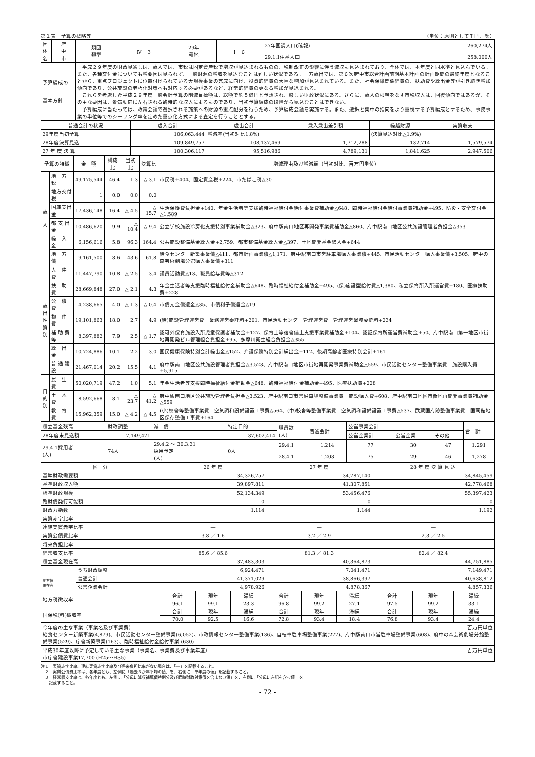第１表　予算の概略等 （単位：原則として千円、％）
| 団体名 | 府 中 市 | 類団 類型 | Ⅳ－３ | 29年 種地 | Ⅰ－６ | 27年国調人口(確報) | 260,274人 |
| | | | | | | 29.1.1住基人口 | 258,000人 |
| 予算編成の 基本方針 | | 平成２９年度の財政見通しは、歳入では、市税は固定資産税で増収が見込まれるものの、税制改正の影響に伴う減収も見込まれており、全体では、本年度と同水準と見込んでいる。また、各種交付金についても増要因は見られず、一般財源の増収を見込むことは難しい状況である。一方歳出では、第６次府中市総合計画前期基本計画の計画期間の最終年度となることから、重点プロジェクトに位置付けられている大規模事業の完成に向け、投資的経費の大幅な増加が見込まれている。また、社会保障関係経費の、扶助費や繰出金等が引き続き増加傾向であり、公共施設の老朽化対策へも対応する必要があるなど、経常的経費の更なる増加が見込まれる。 これらを考慮した平成２９年度一般会計予算の削減目標額は、総額で約５億円と予想され、厳しい財政状況にある。さらに、歳入の根幹をなす市税収入は、回復傾向ではあるが、その主な要因は、景気動向に左右される臨時的な収入によるものであり、当初予算編成の段階から見込むことはできない。 予算編成に当たっては、政策会議で選択される施策への財源の重点配分を行うため、予算編成会議を実施する。また、選択と集中の指向をより重視する予算編成とするため、事務事業の単位等でのシーリング率を定めた重点化方式による査定を行うこととする。 | | | | | |
| 普通会計の状況 | 歳入合計 | 歳出合計 | 歳入歳出差引額 | 繰越財源 | 実質収支 |
| --- | --- | --- | --- | --- | --- |
| 29年度当初予算 | 106,063,444 | 増減率(当初対比1.8%) | | (決算見込対比△1.9%) | |
| 28年度決算見込 | 109,849,757 | 108,137,469 | 1,712,288 | 132,714 | 1,579,574 |
| 27 年 度 決 算 | 100,306,117 | 95,516,986 | 4,789,131 | 1,841,625 | 2,947,506 |
| 予算の特徴 | | 金 額 | 構成比 | 当初比 | 決算比 | 増減理由及び増減額（当初対比、百万円単位） |
| --- | --- | --- | --- | --- | --- | --- |
| 歳 入 | 地 方 税 | 49,175,544 | 46.4 | 1.3 | △ 3.1 | 市民税+404、固定資産税+224、市たばこ税△30 |
| | 地方交付税 | 1 | 0.0 | 0.0 | 0.0 | |
| | 国庫支出金 | 17,436,148 | 16.4 | △ 4.5 | △ 15.7 | 生活保護費負担金+140、年金生活者等支援臨時福祉給付金給付事業費補助金△648、臨時福祉給付金給付事業費補助金+495、防災・安全交付金△1,589 |
| | 都 支 出 金 | 10,486,620 | 9.9 | △ 10.4 | △ 9.4 | 公立学校施設冷房化支援特別事業補助金△323、府中駅南口地区再開発事業費補助金△860、府中駅南口地区公共施設管理者負担金△353 |
| | 繰 入 金 | 6,156,616 | 5.8 | 96.3 | 164.4 | 公共施設整備基金繰入金+2,759、都市整備基金繰入金△397、土地開発基金繰入金+644 |
| | 地 方 債 | 9,161,500 | 8.6 | 43.6 | 61.8 | 給食センター新築事業債△411、都市計画事業債△1,171、府中駅南口市営駐車場購入事業債+445、市民活動センター購入事業債+3,505、府中の森芸術劇場分館購入事業債+311 |
| 歳 出 性 質 別 | 人 件 費 | 11,447,790 | 10.8 | △ 2.5 | 3.4 | 議員活動費△13、職員給与費等△312 |
| | 扶 助 費 | 28,669,848 | 27.0 | △ 2.1 | 4.3 | 年金生活者等支援臨時福祉給付金補助金△648、臨時福祉給付金補助金+495、(保)施設型給付費△1,380、私立保育所入所運営費+180、医療扶助費+228 |
| | 公 債 費 | 4,238,665 | 4.0 | △ 1.3 | △ 0.4 | 市債元金償還金△35、市債利子償還金△19 |
| | 物 件 費 | 19,101,863 | 18.0 | 2.7 | 4.9 | (給)施設管理運営費 業務運営委託料+201、市民活動センター管理運営費 管理運営業務委託料+234 |
| | 補 助 費 等 | 8,397,882 | 7.9 | 2.5 | △ 1.7 | 認可外保育施設入所児童保護者補助金+127、保育士等宿舎借上支援事業費補助金+104、認証保育所運営費補助金+50、府中駅南口第一地区市街地再開発ビル管理組合負担金+95、多摩川衛生組合負担金△355 |
| | 繰 出 金 | 10,724,886 | 10.1 | 2.2 | 3.0 | 国民健康保険特別会計繰出金△152、介護保険特別会計繰出金+112、後期高齢者医療特別会計+161 |
| | 普 通 建 設 | 21,467,014 | 20.2 | 15.5 | 4.1 | 府中駅南口地区公共施設管理者負担金△3,523、府中駅南口地区市街地再開発事業費補助金△559、市民活動センター整備事業費 施設購入費+5,915 |
| 目 的 別 | 民 生 費 | 50,020,719 | 47.2 | 1.0 | 5.1 | 年金生活者等支援臨時福祉給付金補助金△648、臨時福祉給付金補助金+495、医療扶助費+228 |
| | 土 木 費 | 8,592,668 | 8.1 | △ 23.7 | △ 41.2 | 府中駅南口地区公共施設管理者負担金△3,523、府中駅南口市営駐車場整備事業費 施設購入費+608、府中駅南口地区市街地再開発事業費補助金△559 |
| | 教 育 費 | 15,962,359 | 15.0 | △ 4.2 | △ 4.5 | (小)校舎等整備事業費 空気調和設備設置工事費△564、(中)校舎等整備事業費 空気調和設備設置工事費△537、武蔵国府跡整備事業費 国司館地区保存整備工事費+164 |
| 積立基金残高 | 財政調整 | 減 債 | | 特定目的 | 職員数 (人) | 普通会計 | 公営事業会計 | | | 合 計 |
| 28年度末見込額 | 7,149,471 | | | 37,602,414 | | | 公営企業計 | 公営企業 | その他 | |
| 29.4.1採用者 (人) | 74人 | 29.4.2 ～ 30.3.31 採用予定 (人) | 0人 | | 29.4.1 | 1,214 | 77 | 30 | 47 | 1,291 |
| | | | | | 28.4.1 | 1,203 | 75 | 29 | 46 | 1,278 |
| 区 分 | | 26 年 度 | | | 27 年 度 | | | 28 年 度 決 算 見 込 | | |
| --- | --- | --- | --- | --- | --- | --- | --- | --- | --- | --- |
| 基準財政需要額 | | 34,326,757 | | | 34,787,140 | | | 34,845,459 | | |
| 基準財政収入額 | | 39,897,811 | | | 41,307,851 | | | 42,778,468 | | |
| 標準財政規模 | | 52,134,349 | | | 53,456,476 | | | 55,397,423 | | |
| 臨財債発行可能額 | | 0 | | | 0 | | | 0 | | |
| 財政力指数 | | 1.114 | | | 1.144 | | | 1.192 | | |
| 実質赤字比率 | | ― | | | ― | | | ― | | |
| 連結実質赤字比率 | | ― | | | ― | | | ― | | |
| 実質公債費比率 | | 3.8 ／ 1.6 | | | 3.2 ／ 2.9 | | | 2.3 ／ 2.5 | | |
| 将来負担比率 | | ― | | | ― | | | ― | | |
| 経常収支比率 | | 85.6 ／ 85.6 | | | 81.3 ／ 81.3 | | | 82.4 ／ 82.4 | | |
| 積立基金現在高 | | 37,483,303 | | | 40,364,873 | | | 44,751,885 | | |
| | うち財政調整 | 6,924,471 | | | 7,041,471 | | | 7,149,471 | | |
| 地方債 現在高 | 普通会計 | 41,371,029 | | | 38,866,397 | | | 40,638,812 | | |
| | 公営企業会計 | 4,978,926 | | | 4,878,367 | | | 4,857,336 | | |
| 地方税徴収率 | | 合計 | 現年 | 滞繰 | 合計 | 現年 | 滞繰 | 合計 | 現年 | 滞繰 |
| | | 96.1 | 99.1 | 23.3 | 96.8 | 99.2 | 27.1 | 97.5 | 99.2 | 33.1 |
| 国保税(料)徴収率 | | 合計 | 現年 | 滞繰 | 合計 | 現年 | 滞繰 | 合計 | 現年 | 滞繰 |
| | | 70.0 | 92.5 | 16.6 | 72.8 | 93.4 | 18.4 | 76.8 | 93.4 | 24.4 |
| 今年度の主な事業（事業名及び事業費） 百万円単位 給食センター新築事業(4,879)、市民活動センター整備事業(6,052)、市政情報センター整備事業(136)、自転車駐車場整備事業(277)、府中駅南口市営駐車場整備事業(608)、府中の森芸術劇場分館整備事業(529)、庁舎新築事業(163)、臨時福祉給付金給付事業 (630) |
| 平成30年度以降に予定している主な事業（事業名、事業費及び事業年度） 百万円単位 市庁舎建設事業17,700 (H25～H35) |
注１　実質赤字比率、連結実質赤字比率及び将来負担比率がない場合は、「―」を記載すること。
　２　実質公債費比率は、各年度とも、左側に「過去３か年平均の値」を、右側に「単年度の値」を記載すること。
　３　経常収支比率は、各年度とも、左側に「分母に減収補填債特例分及び臨時財政対策債を含まない値」を、右側に「分母に左記を含む値」を
　　記載すること。
- 72 -